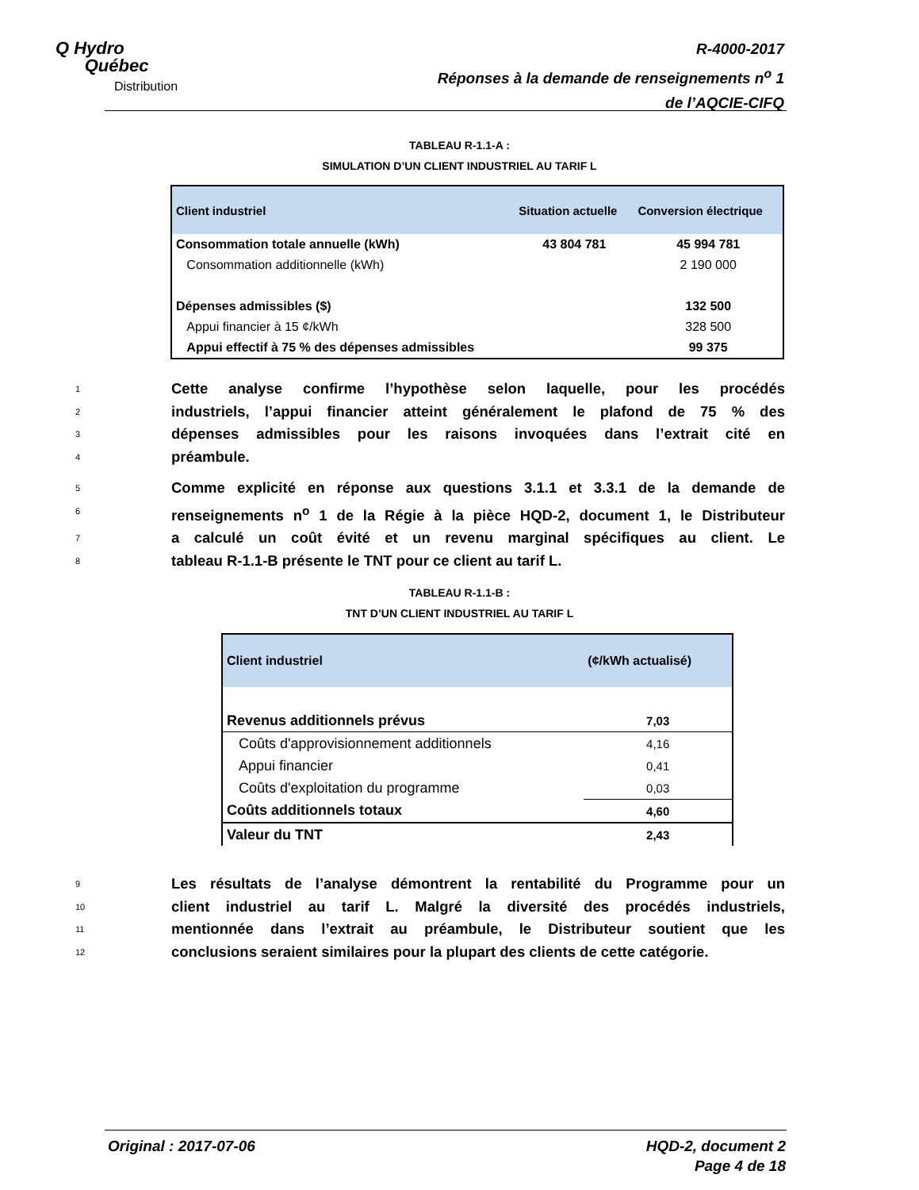Q Hydro
Québec
Distribution
R-4000-2017
Réponses à la demande de renseignements n<sup>o</sup> 1
de l’AQCIE-CIFQ
TABLEAU R-1.1-A :
SIMULATION D’UN CLIENT INDUSTRIEL AU TARIF L
| Client industriel | Situation actuelle | Conversion électrique |
| --- | --- | --- |
| Consommation totale annuelle (kWh) | 43 804 781 | 45 994 781 |
| Consommation additionnelle (kWh) | | 2 190 000 |
| Dépenses admissibles ($) | | 132 500 |
| Appui financier à 15 ¢/kWh | | 328 500 |
| Appui effectif à 75 % des dépenses admissibles | | 99 375 |
1 Cette analyse confirme l’hypothèse selon laquelle, pour les procédés
2 industriels, l’appui financier atteint généralement le plafond de 75 % des
3 dépenses admissibles pour les raisons invoquées dans l’extrait cité en
4 préambule.
5 Comme explicité en réponse aux questions 3.1.1 et 3.3.1 de la demande de
6 renseignements n<sup>o</sup> 1 de la Régie à la pièce HQD-2, document 1, le Distributeur
7 a calculé un coût évité et un revenu marginal spécifiques au client. Le
8 tableau R-1.1-B présente le TNT pour ce client au tarif L.
TABLEAU R-1.1-B :
TNT D’UN CLIENT INDUSTRIEL AU TARIF L
| Client industriel | (¢/kWh actualisé) |
| --- | --- |
| Revenus additionnels prévus | 7,03 |
| Coûts d'approvisionnement additionnels | 4,16 |
| Appui financier | 0,41 |
| Coûts d'exploitation du programme | 0,03 |
| Coûts additionnels totaux | 4,60 |
| Valeur du TNT | 2,43 |
9 Les résultats de l’analyse démontrent la rentabilité du Programme pour un
10 client industriel au tarif L. Malgré la diversité des procédés industriels,
11 mentionnée dans l’extrait au préambule, le Distributeur soutient que les
12 conclusions seraient similaires pour la plupart des clients de cette catégorie.
Original : 2017-07-06 HQD-2, document 2
Page 4 de 18